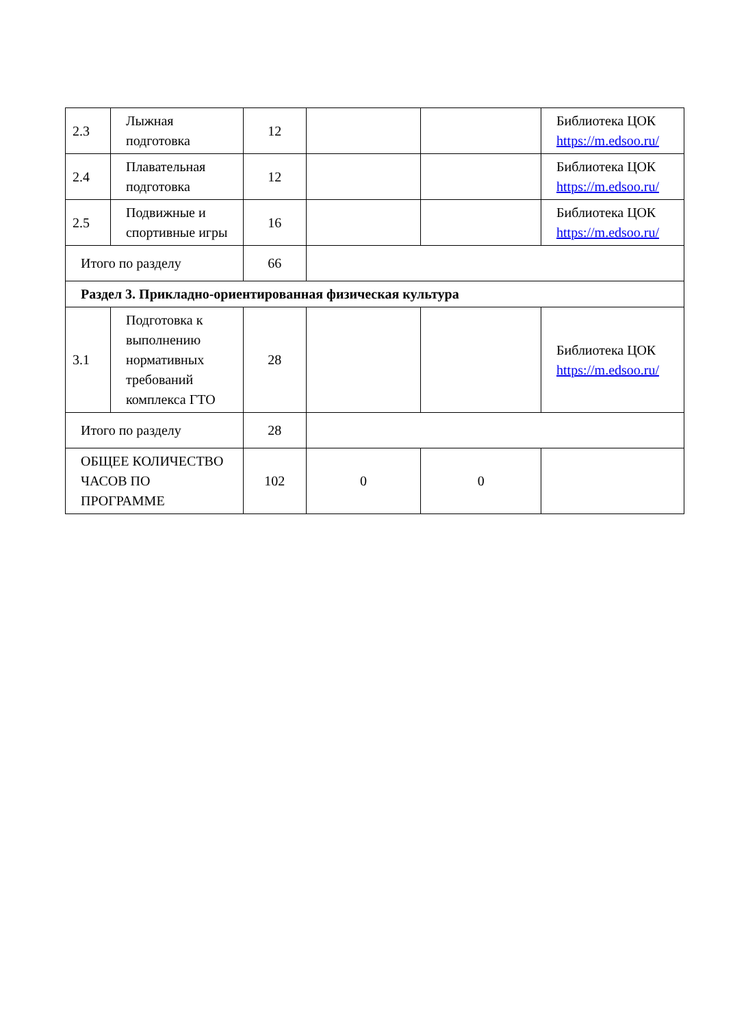| 2.3 | Лыжная подготовка | 12 | | | Библиотека ЦОК https://m.edsoo.ru/ |
| 2.4 | Плавательная подготовка | 12 | | | Библиотека ЦОК https://m.edsoo.ru/ |
| 2.5 | Подвижные и спортивные игры | 16 | | | Библиотека ЦОК https://m.edsoo.ru/ |
| Итого по разделу | | 66 | | | |
| Раздел 3. Прикладно-ориентированная физическая культура | | | | | |
| 3.1 | Подготовка к выполнению нормативных требований комплекса ГТО | 28 | | | Библиотека ЦОК https://m.edsoo.ru/ |
| Итого по разделу | | 28 | | | |
| ОБЩЕЕ КОЛИЧЕСТВО ЧАСОВ ПО ПРОГРАММЕ | | 102 | 0 | 0 | |